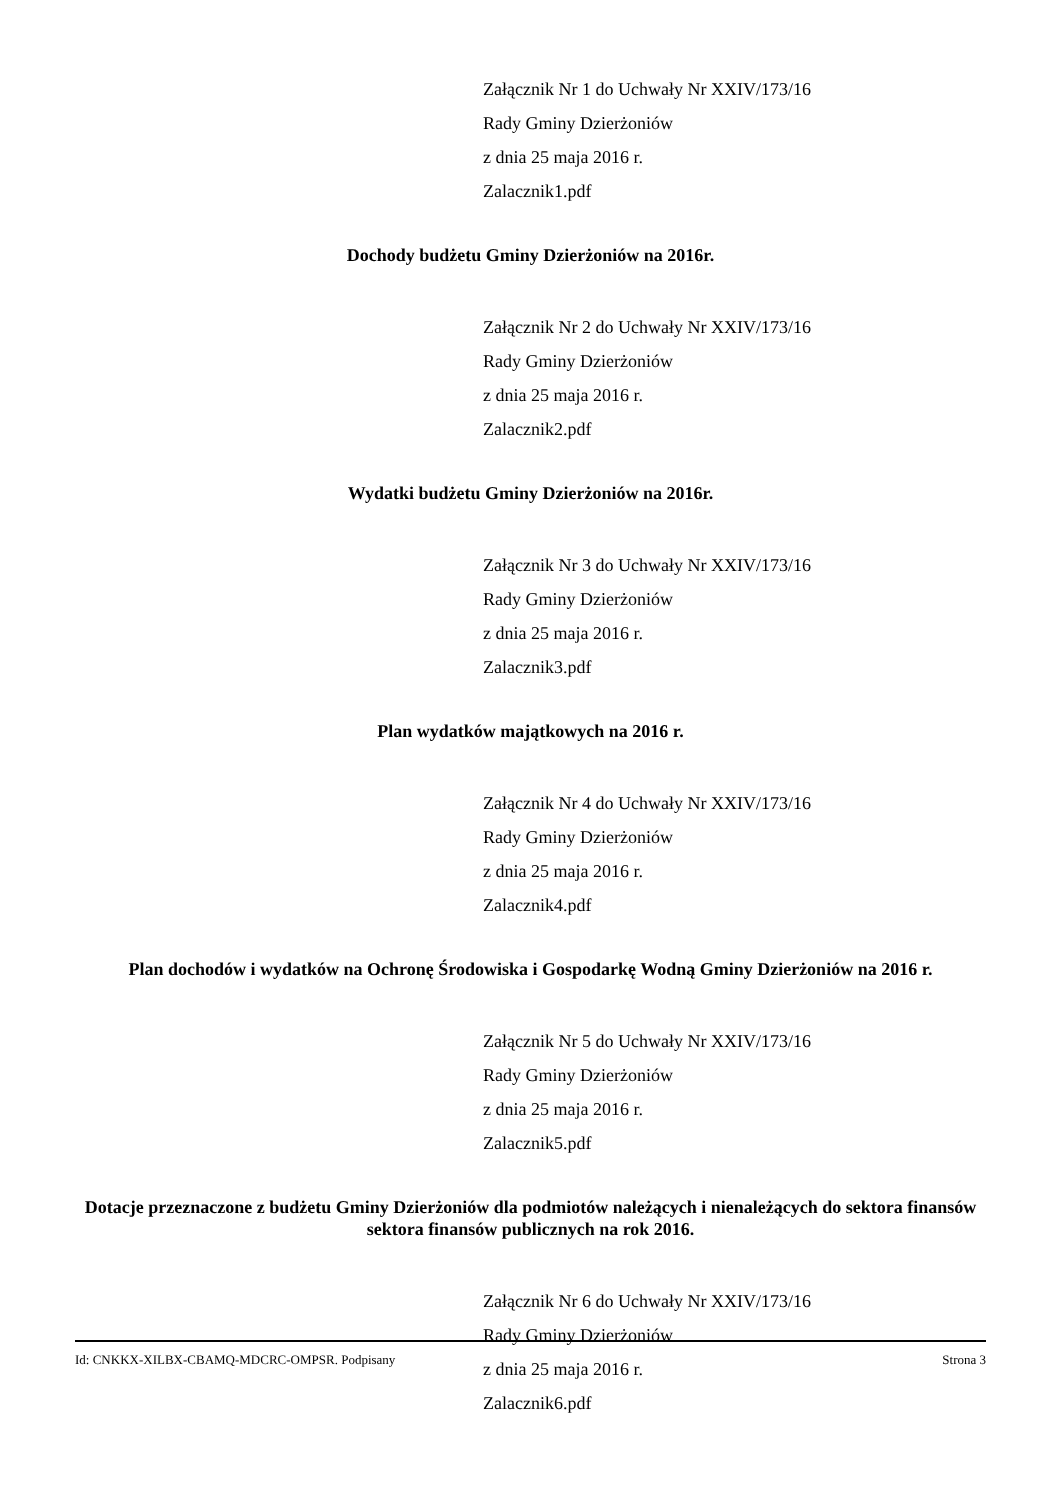Załącznik Nr 1 do Uchwały Nr XXIV/173/16
Rady Gminy Dzierżoniów
z dnia 25 maja 2016 r.
Zalacznik1.pdf
Dochody budżetu Gminy Dzierżoniów na 2016r.
Załącznik Nr 2 do Uchwały Nr XXIV/173/16
Rady Gminy Dzierżoniów
z dnia 25 maja 2016 r.
Zalacznik2.pdf
Wydatki budżetu Gminy Dzierżoniów na 2016r.
Załącznik Nr 3 do Uchwały Nr XXIV/173/16
Rady Gminy Dzierżoniów
z dnia 25 maja 2016 r.
Zalacznik3.pdf
Plan wydatków majątkowych na 2016 r.
Załącznik Nr 4 do Uchwały Nr XXIV/173/16
Rady Gminy Dzierżoniów
z dnia 25 maja 2016 r.
Zalacznik4.pdf
Plan dochodów i wydatków na Ochronę Środowiska i Gospodarkę Wodną Gminy Dzierżoniów na 2016 r.
Załącznik Nr 5 do Uchwały Nr XXIV/173/16
Rady Gminy Dzierżoniów
z dnia 25 maja 2016 r.
Zalacznik5.pdf
Dotacje przeznaczone z budżetu Gminy Dzierżoniów dla podmiotów należących i nienależących do sektora finansów sektora finansów publicznych na rok 2016.
Załącznik Nr 6 do Uchwały Nr XXIV/173/16
Rady Gminy Dzierżoniów
z dnia 25 maja 2016 r.
Zalacznik6.pdf
Id: CNKKX-XILBX-CBAMQ-MDCRC-OMPSR. Podpisany Strona 3